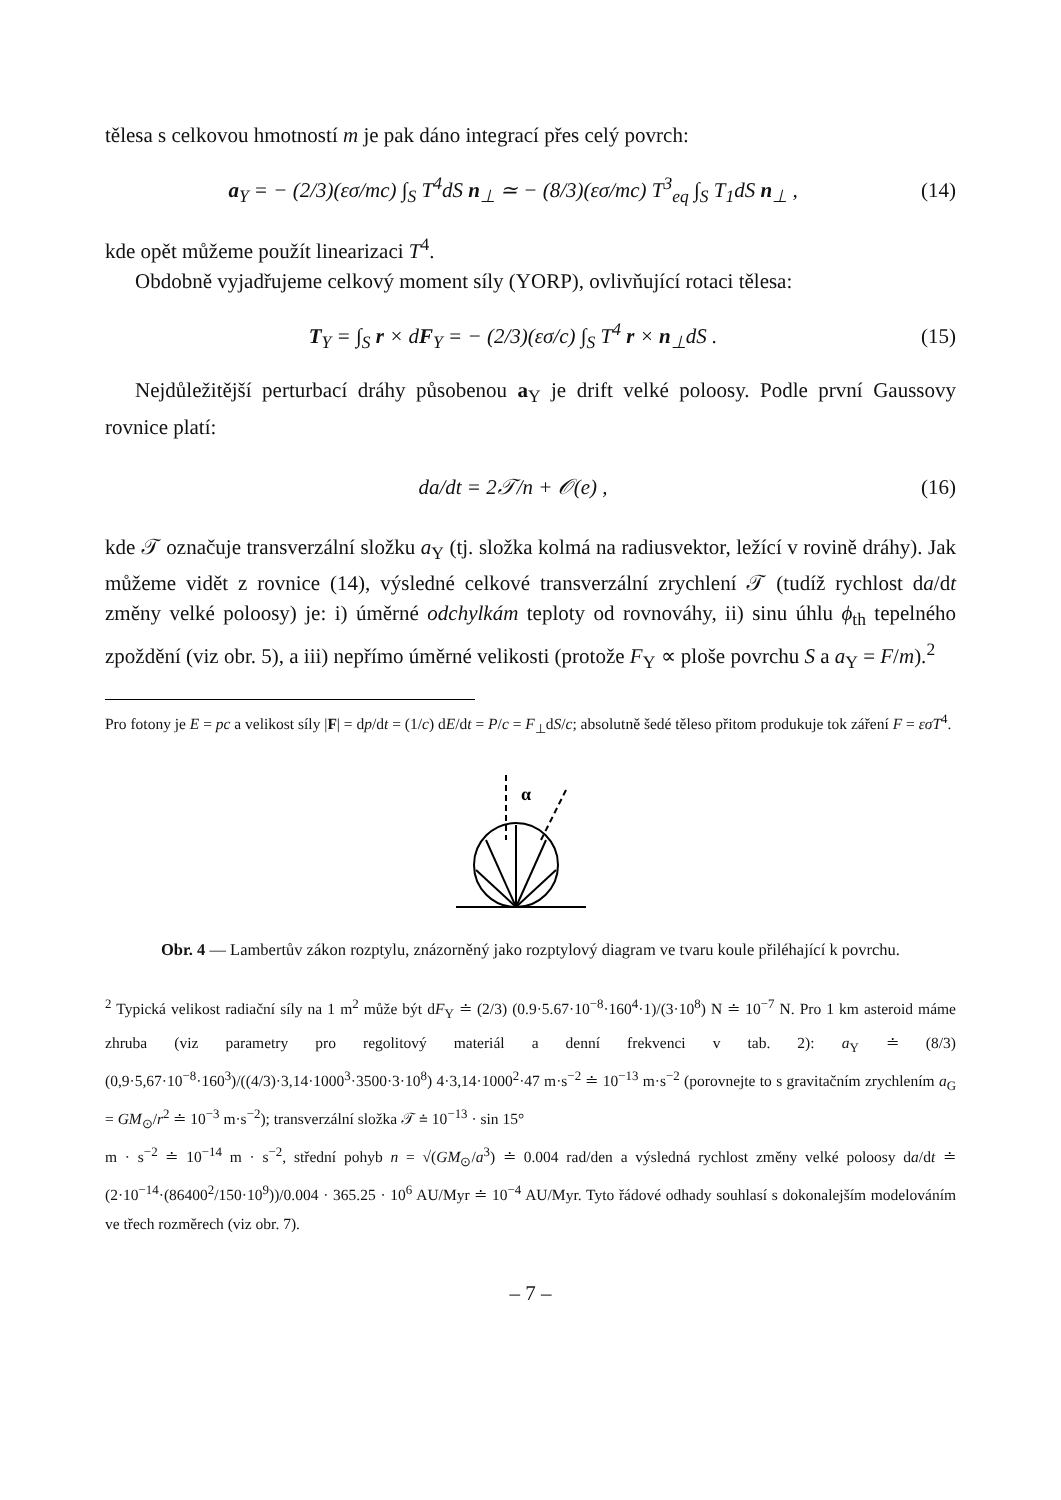tělesa s celkovou hmotností m je pak dáno integrací přes celý povrch:
a<sub>Y</sub> = − (2/3)(εσ/mc) ∫<sub>S</sub> T<sup>4</sup>dS n<sub>⊥</sub> ≃ − (8/3)(εσ/mc) T<sup>3</sup><sub>eq</sub> ∫<sub>S</sub> T<sub>1</sub>dS n<sub>⊥</sub> , (14)
kde opět můžeme použít linearizaci T<sup>4</sup>.
Obdobně vyjadřujeme celkový moment síly (YORP), ovlivňující rotaci tělesa:
T<sub>Y</sub> = ∫<sub>S</sub> r × dF<sub>Y</sub> = − (2/3)(εσ/c) ∫<sub>S</sub> T<sup>4</sup> r × n<sub>⊥</sub>dS . (15)
Nejdůležitější perturbací dráhy působenou a<sub>Y</sub> je drift velké poloosy. Podle první Gaussovy rovnice platí:
da/dt = 2𝒯/n + 𝒪(e) , (16)
kde 𝒯 označuje transverzální složku a<sub>Y</sub> (tj. složka kolmá na radiusvektor, ležící v rovině dráhy). Jak můžeme vidět z rovnice (14), výsledné celkové transverzální zrychlení 𝒯 (tudíž rychlost da/dt změny velké poloosy) je: i) úměrné odchylkám teploty od rovnováhy, ii) sinu úhlu ϕ<sub>th</sub> tepelného zpoždění (viz obr. 5), a iii) nepřímo úměrné velikosti (protože F<sub>Y</sub> ∝ ploše povrchu S a a<sub>Y</sub> = F/m).<sup>2</sup>
Pro fotony je E = pc a velikost síly |F| = dp/dt = (1/c) dE/dt = P/c = F<sub>⊥</sub>dS/c; absolutně šedé těleso přitom produkuje tok záření F = εσT<sup>4</sup>.
α
Obr. 4 — Lambertův zákon rozptylu, znázorněný jako rozptylový diagram ve tvaru koule přiléhající k povrchu.
<sup>2</sup> Typická velikost radiační síly na 1 m<sup>2</sup> může být dF<sub>Y</sub> ≐ (2/3) (0.9·5.67·10<sup>−8</sup>·160<sup>4</sup>·1)/(3·10<sup>8</sup>) N ≐ 10<sup>−7</sup> N. Pro 1 km asteroid máme zhruba (viz parametry pro regolitový materiál a denní frekvenci v tab. 2): a<sub>Y</sub> ≐ (8/3) (0,9·5,67·10<sup>−8</sup>·160<sup>3</sup>)/((4/3)·3,14·1000<sup>3</sup>·3500·3·10<sup>8</sup>) 4·3,14·1000<sup>2</sup>·47 m·s<sup>−2</sup> ≐ 10<sup>−13</sup> m·s<sup>−2</sup> (porovnejte to s gravitačním zrychlením a<sub>G</sub> = GM<sub>⊙</sub>/r<sup>2</sup> ≐ 10<sup>−3</sup> m·s<sup>−2</sup>); transverzální složka 𝒯 ≐ 10<sup>−13</sup> · sin 15°
m · s<sup>−2</sup> ≐ 10<sup>−14</sup> m · s<sup>−2</sup>, střední pohyb n = √(GM<sub>⊙</sub>/a<sup>3</sup>) ≐ 0.004 rad/den a výsledná rychlost změny velké poloosy da/dt ≐ (2·10<sup>−14</sup>·(86400<sup>2</sup>/150·10<sup>9</sup>))/0.004 · 365.25 · 10<sup>6</sup> AU/Myr ≐ 10<sup>−4</sup> AU/Myr. Tyto řádové odhady souhlasí s dokonalejším modelováním ve třech rozměrech (viz obr. 7).
– 7 –